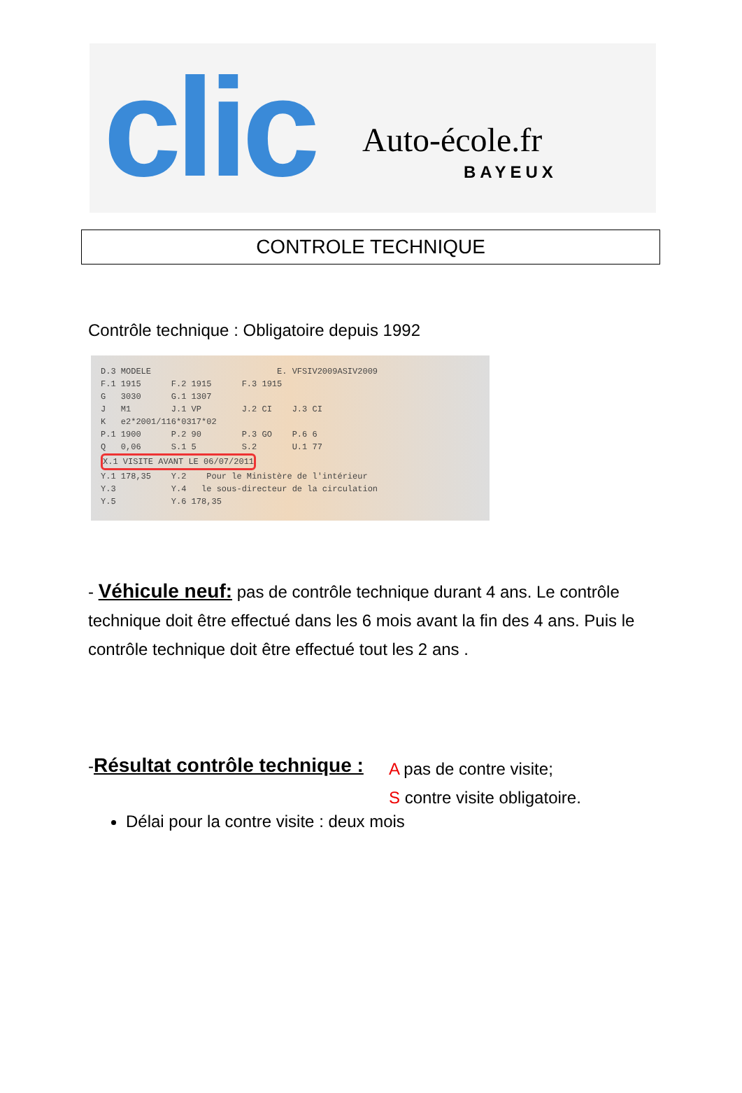clic Auto-école.fr
BAYEUX
CONTROLE TECHNIQUE
Contrôle technique : Obligatoire depuis 1992
D.3 MODELE E. VFSIV2009ASIV2009 F.1 1915 F.2 1915 F.3 1915 G 3030 G.1 1307 J M1 J.1 VP J.2 CI J.3 CI K e2*2001/116*0317*02 P.1 1900 P.2 90 P.3 GO P.6 6 Q 0,06 S.1 5 S.2 U.1 77 X.1 VISITE AVANT LE 06/07/2011 Y.1 178,35 Y.2 Pour le Ministère de l'intérieur Y.3 Y.4 le sous-directeur de la circulation Y.5 Y.6 178,35
- Véhicule neuf: pas de contrôle technique durant 4 ans. Le contrôle technique doit être effectué dans les 6 mois avant la fin des 4 ans. Puis le contrôle technique doit être effectué tout les 2 ans .
-Résultat contrôle technique :
A pas de contre visite;
S contre visite obligatoire.
Délai pour la contre visite : deux mois